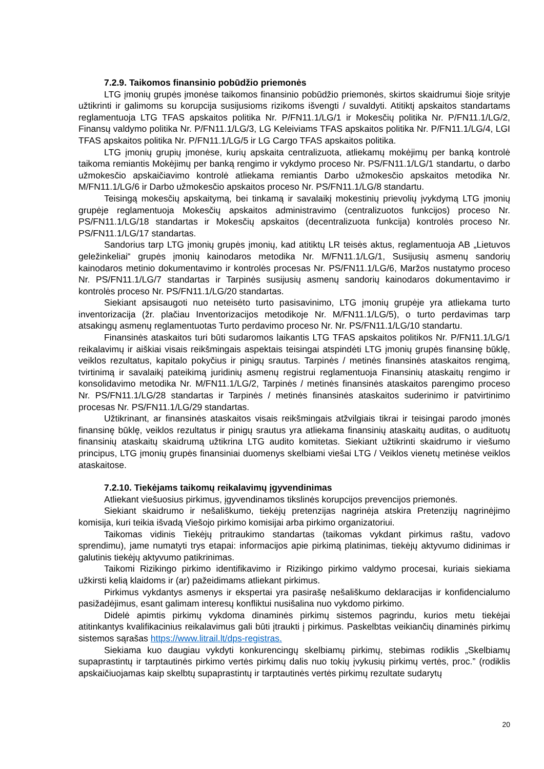7.2.9. Taikomos finansinio pobūdžio priemonės
LTG įmonių grupės įmonėse taikomos finansinio pobūdžio priemonės, skirtos skaidrumui šioje srityje užtikrinti ir galimoms su korupcija susijusioms rizikoms išvengti / suvaldyti. Atitiktį apskaitos standartams reglamentuoja LTG TFAS apskaitos politika Nr. P/FN11.1/LG/1 ir Mokesčių politika Nr. P/FN11.1/LG/2, Finansų valdymo politika Nr. P/FN11.1/LG/3, LG Keleiviams TFAS apskaitos politika Nr. P/FN11.1/LG/4, LGI TFAS apskaitos politika Nr. P/FN11.1/LG/5 ir LG Cargo TFAS apskaitos politika.
LTG įmonių grupių įmonėse, kurių apskaita centralizuota, atliekamų mokėjimų per banką kontrolė taikoma remiantis Mokėjimų per banką rengimo ir vykdymo proceso Nr. PS/FN11.1/LG/1 standartu, o darbo užmokesčio apskaičiavimo kontrolė atliekama remiantis Darbo užmokesčio apskaitos metodika Nr. M/FN11.1/LG/6 ir Darbo užmokesčio apskaitos proceso Nr. PS/FN11.1/LG/8 standartu.
Teisingą mokesčių apskaitymą, bei tinkamą ir savalaikį mokestinių prievolių įvykdymą LTG įmonių grupėje reglamentuoja Mokesčių apskaitos administravimo (centralizuotos funkcijos) proceso Nr. PS/FN11.1/LG/18 standartas ir Mokesčių apskaitos (decentralizuota funkcija) kontrolės proceso Nr. PS/FN11.1/LG/17 standartas.
Sandorius tarp LTG įmonių grupės įmonių, kad atitiktų LR teisės aktus, reglamentuoja AB „Lietuvos geležinkeliai“ grupės įmonių kainodaros metodika Nr. M/FN11.1/LG/1, Susijusių asmenų sandorių kainodaros metinio dokumentavimo ir kontrolės procesas Nr. PS/FN11.1/LG/6, Maržos nustatymo proceso Nr. PS/FN11.1/LG/7 standartas ir Tarpinės susijusių asmenų sandorių kainodaros dokumentavimo ir kontrolės proceso Nr. PS/FN11.1/LG/20 standartas.
Siekiant apsisaugoti nuo neteisėto turto pasisavinimo, LTG įmonių grupėje yra atliekama turto inventorizacija (žr. plačiau Inventorizacijos metodikoje Nr. M/FN11.1/LG/5), o turto perdavimas tarp atsakingų asmenų reglamentuotas Turto perdavimo proceso Nr. Nr. PS/FN11.1/LG/10 standartu.
Finansinės ataskaitos turi būti sudaromos laikantis LTG TFAS apskaitos politikos Nr. P/FN11.1/LG/1 reikalavimų ir aiškiai visais reikšmingais aspektais teisingai atspindėti LTG įmonių grupės finansinę būklę, veiklos rezultatus, kapitalo pokyčius ir pinigų srautus. Tarpinės / metinės finansinės ataskaitos rengimą, tvirtinimą ir savalaikį pateikimą juridinių asmenų registrui reglamentuoja Finansinių ataskaitų rengimo ir konsolidavimo metodika Nr. M/FN11.1/LG/2, Tarpinės / metinės finansinės ataskaitos parengimo proceso Nr. PS/FN11.1/LG/28 standartas ir Tarpinės / metinės finansinės ataskaitos suderinimo ir patvirtinimo procesas Nr. PS/FN11.1/LG/29 standartas.
Užtikrinant, ar finansinės ataskaitos visais reikšmingais atžvilgiais tikrai ir teisingai parodo įmonės finansinę būklę, veiklos rezultatus ir pinigų srautus yra atliekama finansinių ataskaitų auditas, o audituotų finansinių ataskaitų skaidrumą užtikrina LTG audito komitetas. Siekiant užtikrinti skaidrumo ir viešumo principus, LTG įmonių grupės finansiniai duomenys skelbiami viešai LTG / Veiklos vienetų metinėse veiklos ataskaitose.
7.2.10. Tiekėjams taikomų reikalavimų įgyvendinimas
Atliekant viešuosius pirkimus, įgyvendinamos tikslinės korupcijos prevencijos priemonės.
Siekiant skaidrumo ir nešališkumo, tiekėjų pretenzijas nagrinėja atskira Pretenzijų nagrinėjimo komisija, kuri teikia išvadą Viešojo pirkimo komisijai arba pirkimo organizatoriui.
Taikomas vidinis Tiekėjų pritraukimo standartas (taikomas vykdant pirkimus raštu, vadovo sprendimu), jame numatyti trys etapai: informacijos apie pirkimą platinimas, tiekėjų aktyvumo didinimas ir galutinis tiekėjų aktyvumo patikrinimas.
Taikomi Rizikingo pirkimo identifikavimo ir Rizikingo pirkimo valdymo procesai, kuriais siekiama užkirsti kelią klaidoms ir (ar) pažeidimams atliekant pirkimus.
Pirkimus vykdantys asmenys ir ekspertai yra pasirašę nešališkumo deklaracijas ir konfidencialumo pasižadėjimus, esant galimam interesų konfliktui nusišalina nuo vykdomo pirkimo.
Didelė apimtis pirkimų vykdoma dinaminės pirkimų sistemos pagrindu, kurios metu tiekėjai atitinkantys kvalifikacinius reikalavimus gali būti įtraukti į pirkimus. Paskelbtas veikiančių dinaminės pirkimų sistemos sąrašas https://www.litrail.lt/dps-registras.
Siekiama kuo daugiau vykdyti konkurencingų skelbiamų pirkimų, stebimas rodiklis „Skelbiamų supaprastintų ir tarptautinės pirkimo vertės pirkimų dalis nuo tokių įvykusių pirkimų vertės, proc.” (rodiklis apskaičiuojamas kaip skelbtų supaprastintų ir tarptautinės vertės pirkimų rezultate sudarytų
20